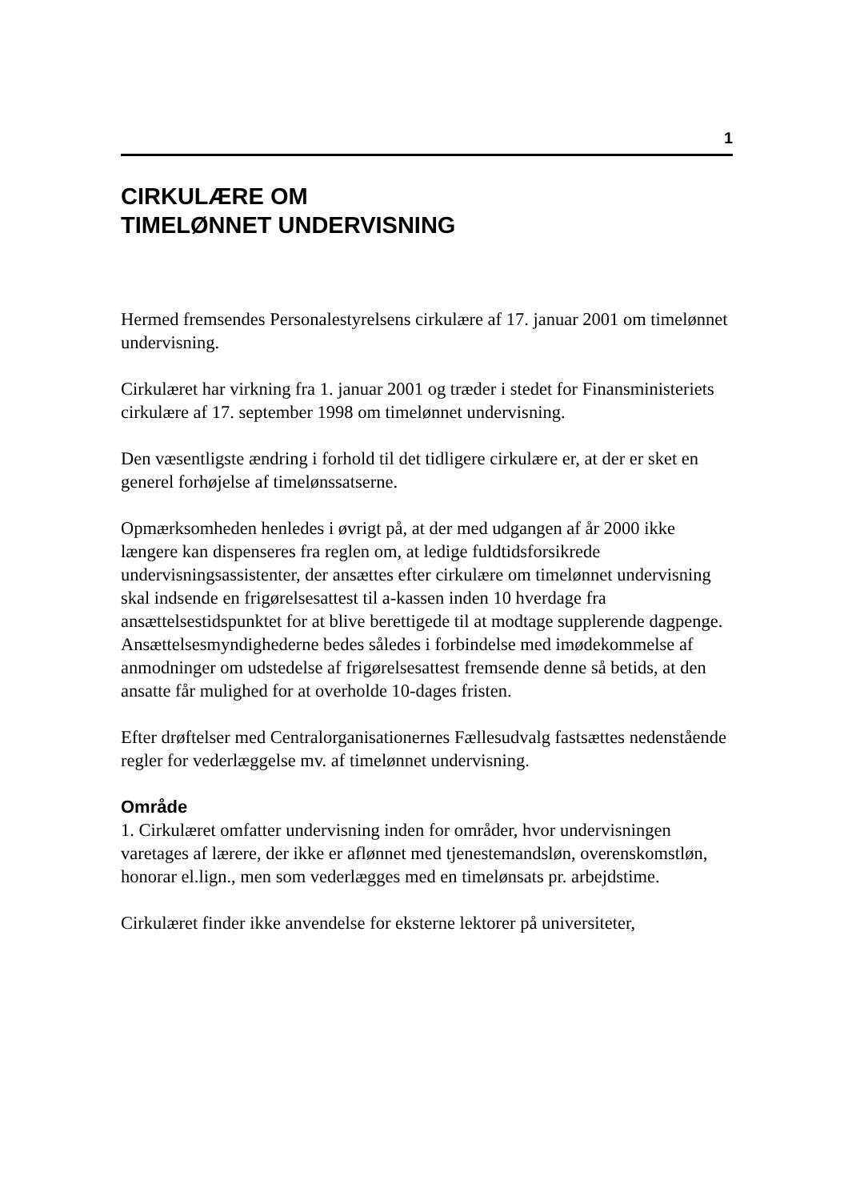1
CIRKULÆRE OM
TIMELØNNET UNDERVISNING
Hermed fremsendes Personalestyrelsens cirkulære af 17. januar 2001 om timelønnet undervisning.
Cirkulæret har virkning fra 1. januar 2001 og træder i stedet for Finans­ministeriets cirkulære af 17. september 1998 om timelønnet undervis­ning.
Den væsentligste ændring i forhold til det tidligere cirkulære er, at der er sket en generel forhøjelse af timelønssatserne.
Opmærksomheden henledes i øvrigt på, at der med udgangen af år 2000 ikke længere kan dispenseres fra reglen om, at ledige fuldtidsforsikrede undervisningsassistenter, der ansættes efter cirkulære om timelønnet un­dervisning skal indsende en frigørelsesattest til a-kassen inden 10 hver­dage fra ansættelsestidspunktet for at blive berettigede til at modtage supplerende dagpenge. Ansættelsesmyndighederne bedes således i for­bindelse med imødekommelse af anmodninger om udstedelse af frigørel­sesattest fremsende denne så betids, at den ansatte får mulighed for at overholde 10-dages fristen.
Efter drøftelser med Centralorganisationernes Fællesudvalg fastsættes nedenstående regler for vederlæggelse mv. af timelønnet undervisning.
Område
1. Cirkulæret omfatter undervisning inden for områder, hvor undervis­ningen varetages af lærere, der ikke er aflønnet med tjenestemandsløn, overenskomstløn, honorar el.lign., men som vederlægges med en time­lønsats pr. arbejdstime.
Cirkulæret finder ikke anvendelse for eksterne lektorer på universiteter,